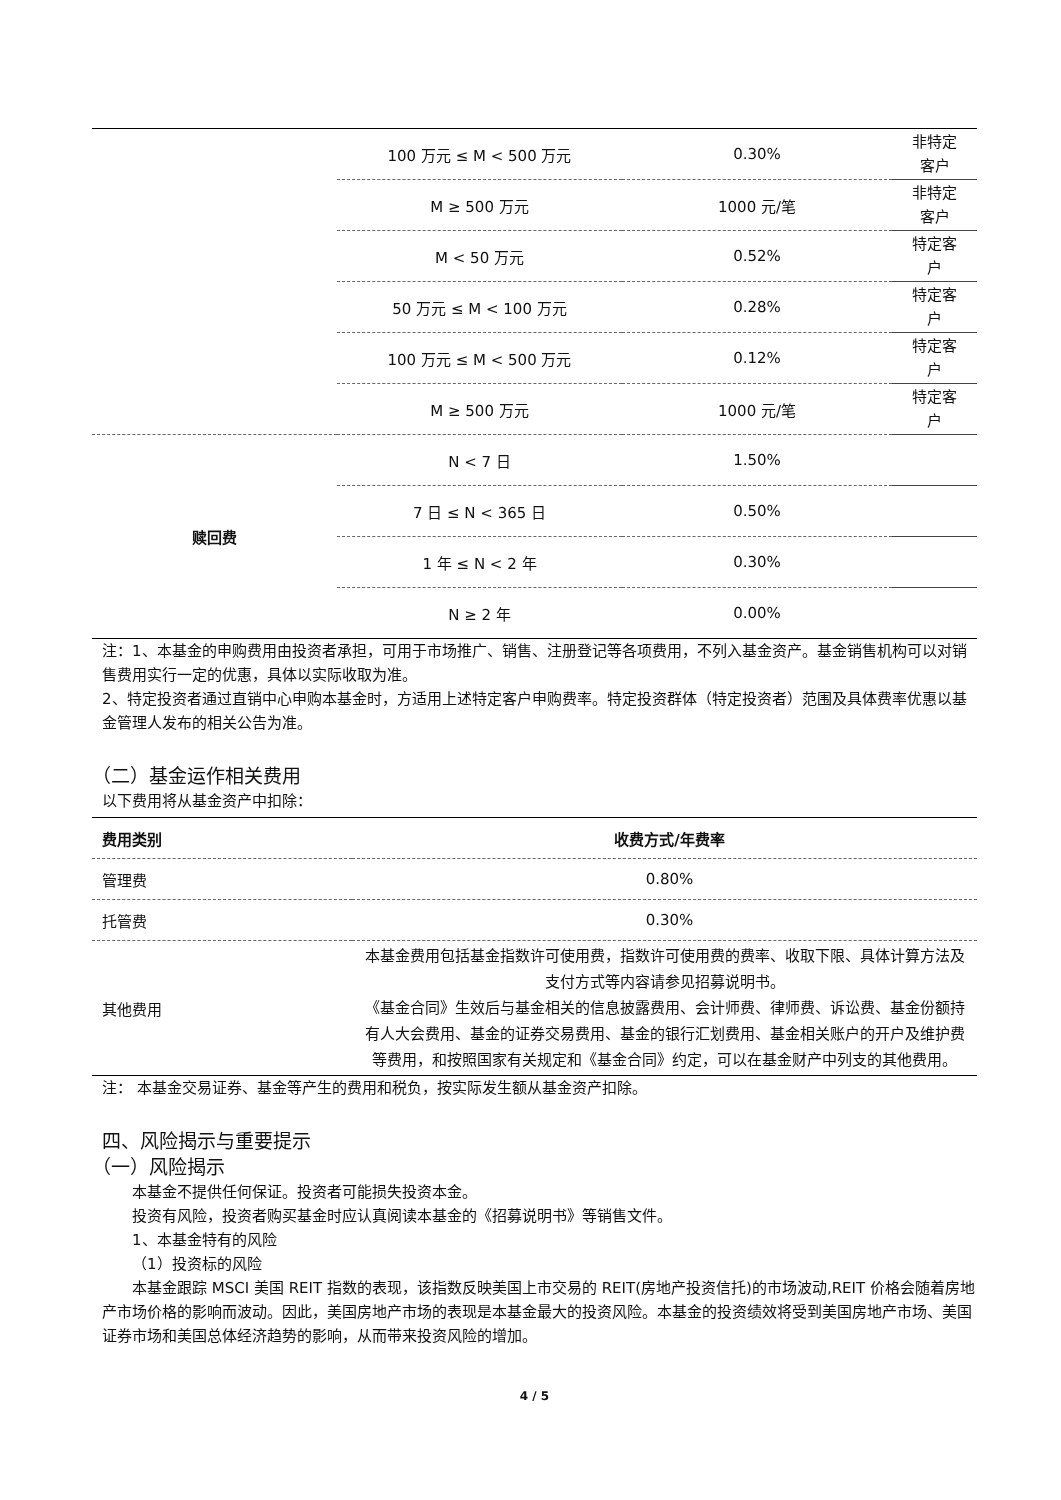| | 100 万元 ≤ M < 500 万元 | 0.30% | 非特定 客户 |
| | M ≥ 500 万元 | 1000 元/笔 | 非特定 客户 |
| | M < 50 万元 | 0.52% | 特定客 户 |
| | 50 万元 ≤ M < 100 万元 | 0.28% | 特定客 户 |
| | 100 万元 ≤ M < 500 万元 | 0.12% | 特定客 户 |
| | M ≥ 500 万元 | 1000 元/笔 | 特定客 户 |
| 赎回费 | N < 7 日 | 1.50% | |
| | 7 日 ≤ N < 365 日 | 0.50% | |
| | 1 年 ≤ N < 2 年 | 0.30% | |
| | N ≥ 2 年 | 0.00% | |
注：1、本基金的申购费用由投资者承担，可用于市场推广、销售、注册登记等各项费用，不列入基金资产。基金销售机构可以对销售费用实行一定的优惠，具体以实际收取为准。
2、特定投资者通过直销中心申购本基金时，方适用上述特定客户申购费率。特定投资群体（特定投资者）范围及具体费率优惠以基金管理人发布的相关公告为准。
（二）基金运作相关费用
以下费用将从基金资产中扣除：
| 费用类别 | 收费方式/年费率 |
| --- | --- |
| 管理费 | 0.80% |
| 托管费 | 0.30% |
| 其他费用 | 本基金费用包括基金指数许可使用费，指数许可使用费的费率、收取下限、具体计算方法及支付方式等内容请参见招募说明书。 《基金合同》生效后与基金相关的信息披露费用、会计师费、律师费、诉讼费、基金份额持有人大会费用、基金的证券交易费用、基金的银行汇划费用、基金相关账户的开户及维护费等费用，和按照国家有关规定和《基金合同》约定，可以在基金财产中列支的其他费用。 |
注： 本基金交易证券、基金等产生的费用和税负，按实际发生额从基金资产扣除。
四、风险揭示与重要提示
（一）风险揭示
本基金不提供任何保证。投资者可能损失投资本金。
投资有风险，投资者购买基金时应认真阅读本基金的《招募说明书》等销售文件。
1、本基金特有的风险
（1）投资标的风险
本基金跟踪 MSCI 美国 REIT 指数的表现，该指数反映美国上市交易的 REIT(房地产投资信托)的市场波动,REIT 价格会随着房地产市场价格的影响而波动。因此，美国房地产市场的表现是本基金最大的投资风险。本基金的投资绩效将受到美国房地产市场、美国证券市场和美国总体经济趋势的影响，从而带来投资风险的增加。
4 / 5